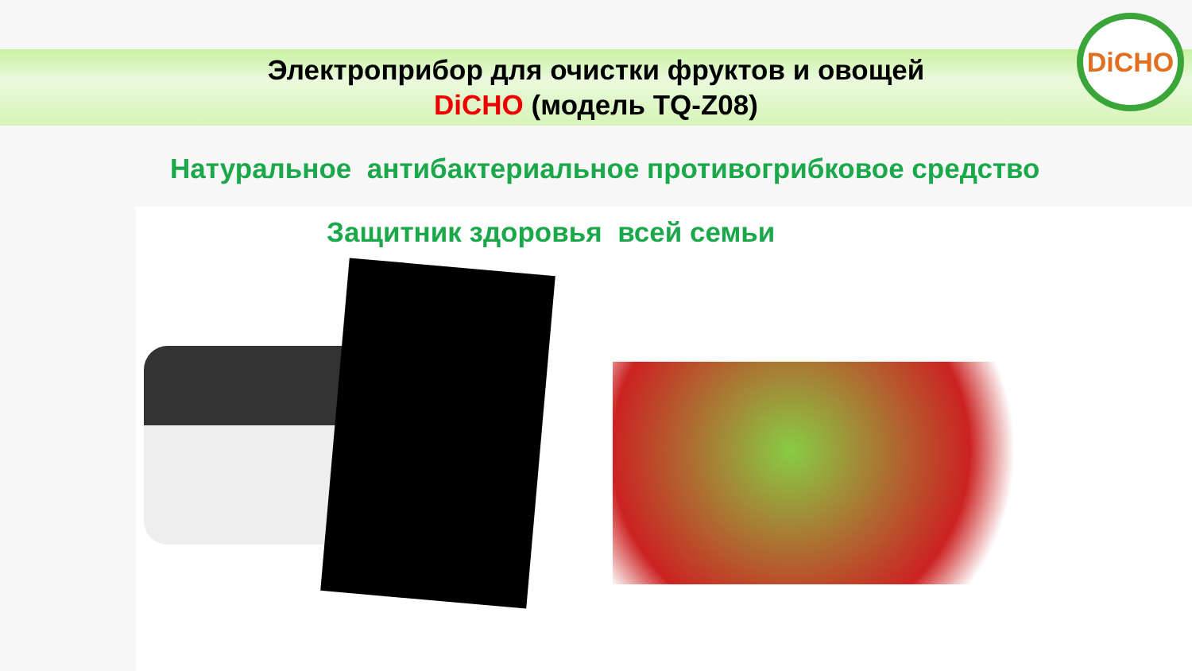Электроприбор для очистки фруктов и овощей
DiCHO (модель TQ-Z08)
DiCHO
Натуральное антибактериальное противогрибковое средство
Защитник здоровья всей семьи